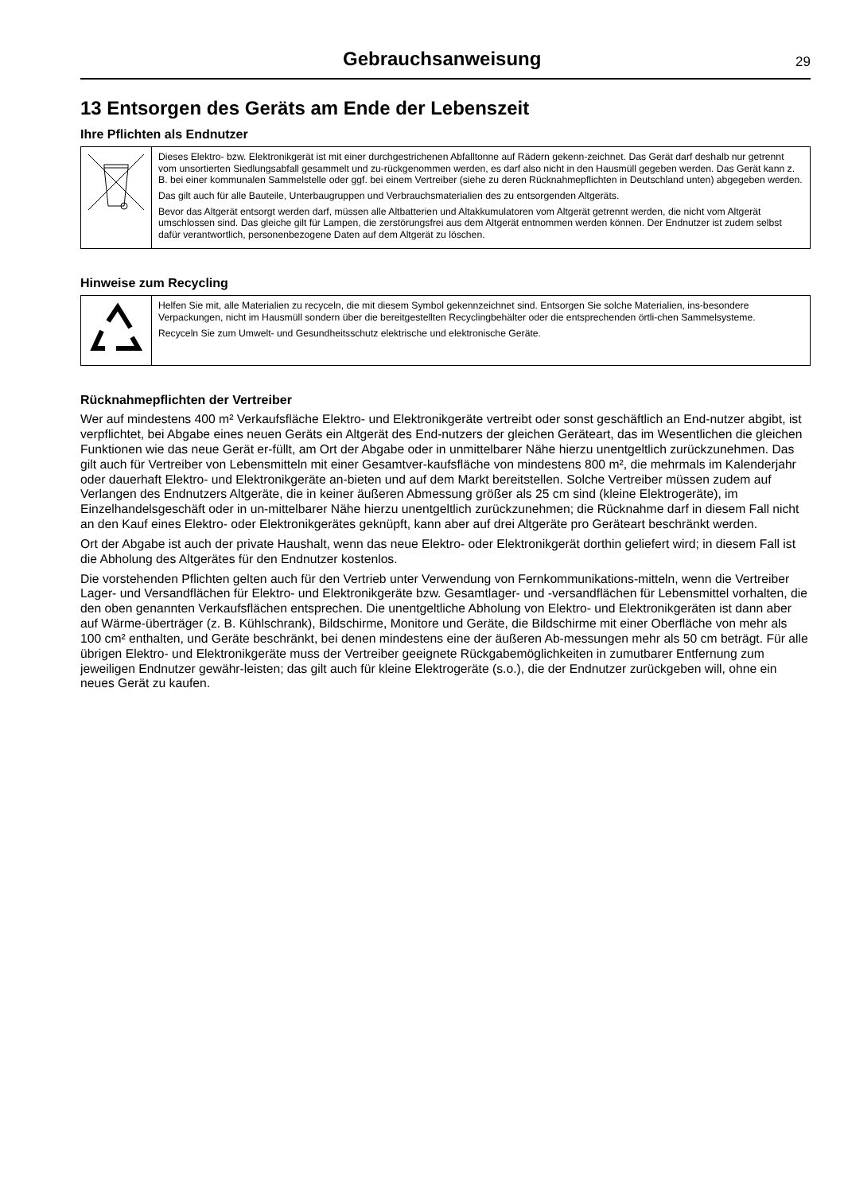Gebrauchsanweisung
29
13 Entsorgen des Geräts am Ende der Lebenszeit
Ihre Pflichten als Endnutzer
| | Dieses Elektro- bzw. Elektronikgerät ist mit einer durchgestrichenen Abfalltonne auf Rädern gekenn-zeichnet. Das Gerät darf deshalb nur getrennt vom unsortierten Siedlungsabfall gesammelt und zu-rückgenommen werden, es darf also nicht in den Hausmüll gegeben werden. Das Gerät kann z. B. bei einer kommunalen Sammelstelle oder ggf. bei einem Vertreiber (siehe zu deren Rücknahmepflichten in Deutschland unten) abgegeben werden. Das gilt auch für alle Bauteile, Unterbaugruppen und Verbrauchsmaterialien des zu entsorgenden Altgeräts. Bevor das Altgerät entsorgt werden darf, müssen alle Altbatterien und Altakkumulatoren vom Altgerät getrennt werden, die nicht vom Altgerät umschlossen sind. Das gleiche gilt für Lampen, die zerstörungsfrei aus dem Altgerät entnommen werden können. Der Endnutzer ist zudem selbst dafür verantwortlich, personenbezogene Daten auf dem Altgerät zu löschen. |
Hinweise zum Recycling
| | Helfen Sie mit, alle Materialien zu recyceln, die mit diesem Symbol gekennzeichnet sind. Entsorgen Sie solche Materialien, ins-besondere Verpackungen, nicht im Hausmüll sondern über die bereitgestellten Recyclingbehälter oder die entsprechenden örtli-chen Sammelsysteme. Recyceln Sie zum Umwelt- und Gesundheitsschutz elektrische und elektronische Geräte. |
Rücknahmepflichten der Vertreiber
Wer auf mindestens 400 m² Verkaufsfläche Elektro- und Elektronikgeräte vertreibt oder sonst geschäftlich an End-nutzer abgibt, ist verpflichtet, bei Abgabe eines neuen Geräts ein Altgerät des End-nutzers der gleichen Geräteart, das im Wesentlichen die gleichen Funktionen wie das neue Gerät er-füllt, am Ort der Abgabe oder in unmittelbarer Nähe hierzu unentgeltlich zurückzunehmen. Das gilt auch für Vertreiber von Lebensmitteln mit einer Gesamtver-kaufsfläche von mindestens 800 m², die mehrmals im Kalenderjahr oder dauerhaft Elektro- und Elektronikgeräte an-bieten und auf dem Markt bereitstellen. Solche Vertreiber müssen zudem auf Verlangen des Endnutzers Altgeräte, die in keiner äußeren Abmessung größer als 25 cm sind (kleine Elektrogeräte), im Einzelhandelsgeschäft oder in un-mittelbarer Nähe hierzu unentgeltlich zurückzunehmen; die Rücknahme darf in diesem Fall nicht an den Kauf eines Elektro- oder Elektronikgerätes geknüpft, kann aber auf drei Altgeräte pro Geräteart beschränkt werden.
Ort der Abgabe ist auch der private Haushalt, wenn das neue Elektro- oder Elektronikgerät dorthin geliefert wird; in diesem Fall ist die Abholung des Altgerätes für den Endnutzer kostenlos.
Die vorstehenden Pflichten gelten auch für den Vertrieb unter Verwendung von Fernkommunikations-mitteln, wenn die Vertreiber Lager- und Versandflächen für Elektro- und Elektronikgeräte bzw. Gesamtlager- und -versandflächen für Lebensmittel vorhalten, die den oben genannten Verkaufsflächen entsprechen. Die unentgeltliche Abholung von Elektro- und Elektronikgeräten ist dann aber auf Wärme-überträger (z. B. Kühlschrank), Bildschirme, Monitore und Geräte, die Bildschirme mit einer Oberfläche von mehr als 100 cm² enthalten, und Geräte beschränkt, bei denen mindestens eine der äußeren Ab-messungen mehr als 50 cm beträgt. Für alle übrigen Elektro- und Elektronikgeräte muss der Vertreiber geeignete Rückgabemöglichkeiten in zumutbarer Entfernung zum jeweiligen Endnutzer gewähr-leisten; das gilt auch für kleine Elektrogeräte (s.o.), die der Endnutzer zurückgeben will, ohne ein neues Gerät zu kaufen.